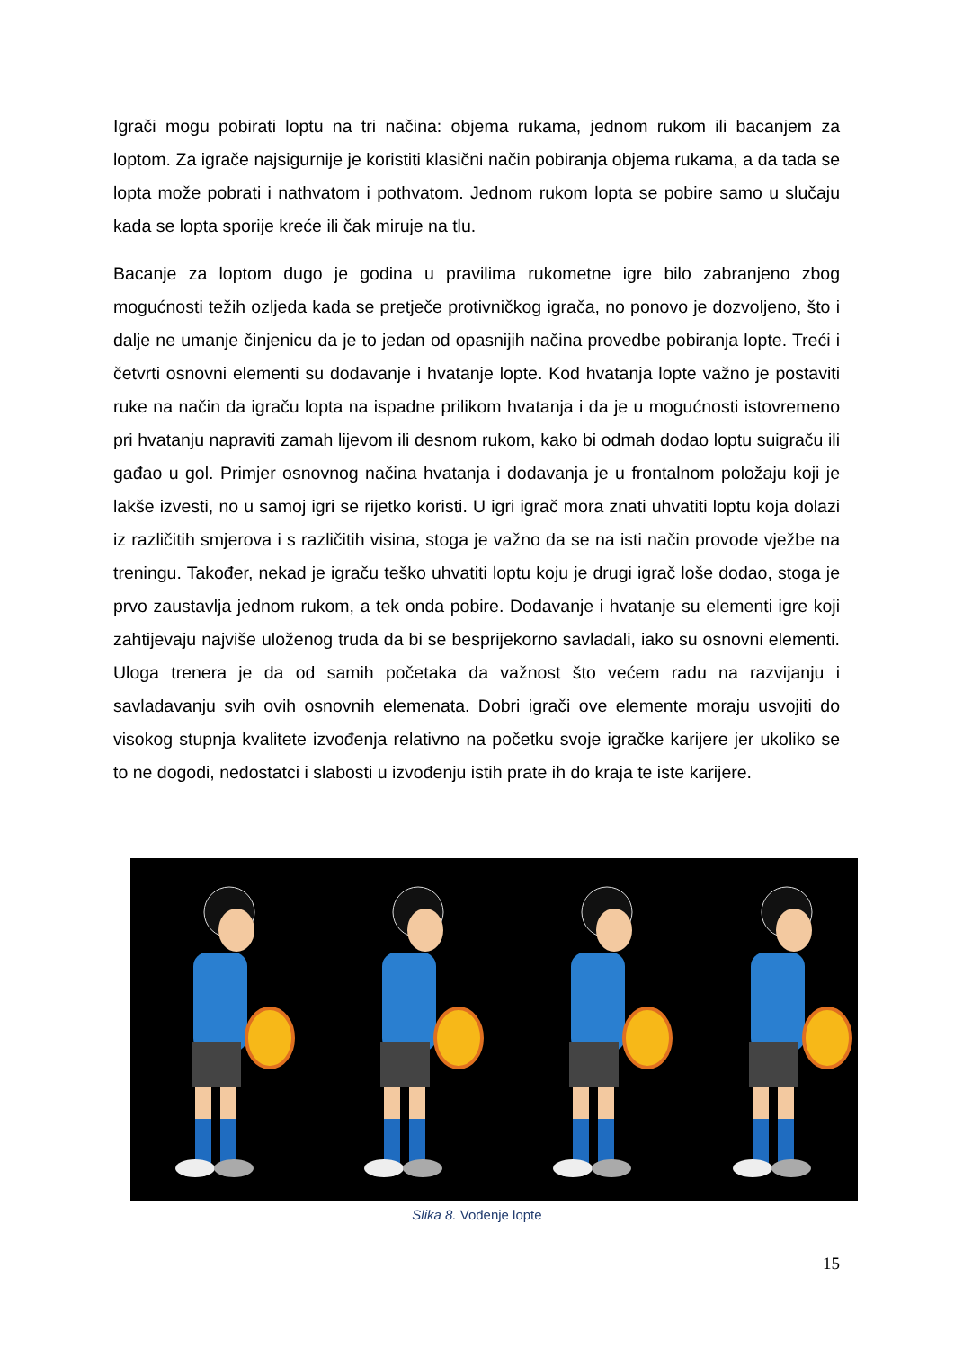Igrači mogu pobirati loptu na tri načina: objema rukama, jednom rukom ili bacanjem za loptom. Za igrače najsigurnije je koristiti klasični način pobiranja objema rukama, a da tada se lopta može pobrati i nathvatom i pothvatom. Jednom rukom lopta se pobire samo u slučaju kada se lopta sporije kreće ili čak miruje na tlu.
Bacanje za loptom dugo je godina u pravilima rukometne igre bilo zabranjeno zbog mogućnosti težih ozljeda kada se pretječe protivničkog igrača, no ponovo je dozvoljeno, što i dalje ne umanje činjenicu da je to jedan od opasnijih načina provedbe pobiranja lopte. Treći i četvrti osnovni elementi su dodavanje i hvatanje lopte. Kod hvatanja lopte važno je postaviti ruke na način da igraču lopta na ispadne prilikom hvatanja i da je u mogućnosti istovremeno pri hvatanju napraviti zamah lijevom ili desnom rukom, kako bi odmah dodao loptu suigraču ili gađao u gol. Primjer osnovnog načina hvatanja i dodavanja je u frontalnom položaju koji je lakše izvesti, no u samoj igri se rijetko koristi. U igri igrač mora znati uhvatiti loptu koja dolazi iz različitih smjerova i s različitih visina, stoga je važno da se na isti način provode vježbe na treningu. Također, nekad je igraču teško uhvatiti loptu koju je drugi igrač loše dodao, stoga je prvo zaustavlja jednom rukom, a tek onda pobire. Dodavanje i hvatanje su elementi igre koji zahtijevaju najviše uloženog truda da bi se besprijekorno savladali, iako su osnovni elementi. Uloga trenera je da od samih početaka da važnost što većem radu na razvijanju i savladavanju svih ovih osnovnih elemenata. Dobri igrači ove elemente moraju usvojiti do visokog stupnja kvalitete izvođenja relativno na početku svoje igračke karijere jer ukoliko se to ne dogodi, nedostatci i slabosti u izvođenju istih prate ih do kraja te iste karijere.
Slika 8. Vođenje lopte
15